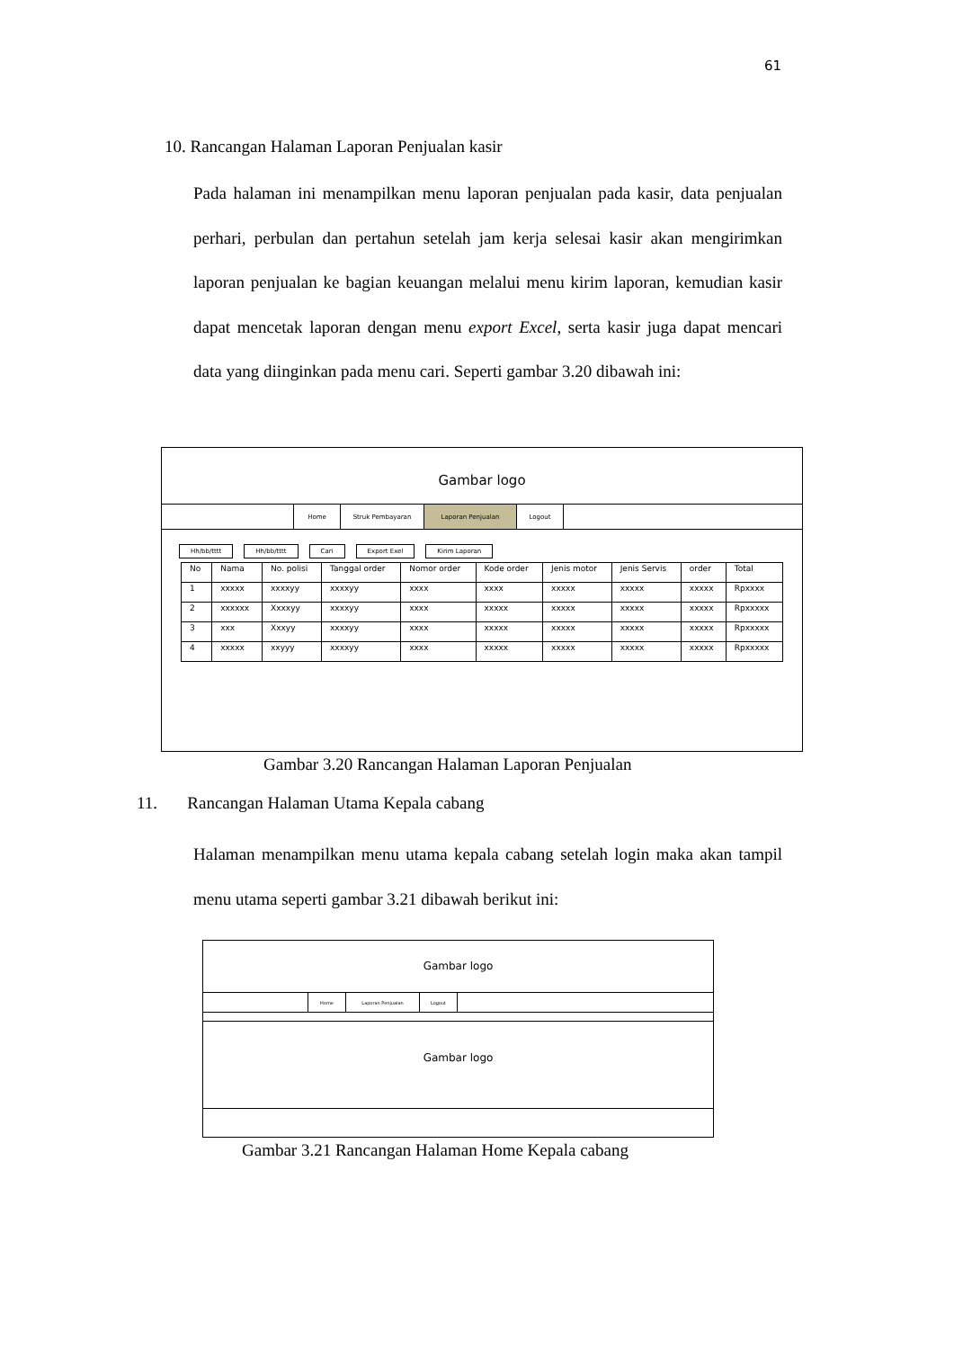61
10. Rancangan Halaman Laporan Penjualan kasir
Pada halaman ini menampilkan menu laporan penjualan pada kasir, data penjualan perhari, perbulan dan pertahun setelah jam kerja selesai kasir akan mengirimkan laporan penjualan ke bagian keuangan melalui menu kirim laporan, kemudian kasir dapat mencetak laporan dengan menu export Excel, serta kasir juga dapat mencari data yang diinginkan pada menu cari. Seperti gambar 3.20 dibawah ini:
Gambar logo
Home Struk Pembayaran Laporan Penjualan Logout
Hh/bb/tttt Hh/bb/tttt Cari Export Exel Kirim Laporan
| No | Nama | No. polisi | Tanggal order | Nomor order | Kode order | Jenis motor | Jenis Servis | order | Total |
| --- | --- | --- | --- | --- | --- | --- | --- | --- | --- |
| 1 | xxxxx | xxxxyy | xxxxyy | xxxx | xxxx | xxxxx | xxxxx | xxxxx | Rpxxxx |
| 2 | xxxxxx | Xxxxyy | xxxxyy | xxxx | xxxxx | xxxxx | xxxxx | xxxxx | Rpxxxxx |
| 3 | xxx | Xxxyy | xxxxyy | xxxx | xxxxx | xxxxx | xxxxx | xxxxx | Rpxxxxx |
| 4 | xxxxx | xxyyy | xxxxyy | xxxx | xxxxx | xxxxx | xxxxx | xxxxx | Rpxxxxx |
Gambar 3.20 Rancangan Halaman Laporan Penjualan
11. Rancangan Halaman Utama Kepala cabang
Halaman menampilkan menu utama kepala cabang setelah login maka akan tampil menu utama seperti gambar 3.21 dibawah berikut ini:
Gambar logo
Home Laporan Penjualan Logout
Gambar logo
Gambar 3.21 Rancangan Halaman Home Kepala cabang